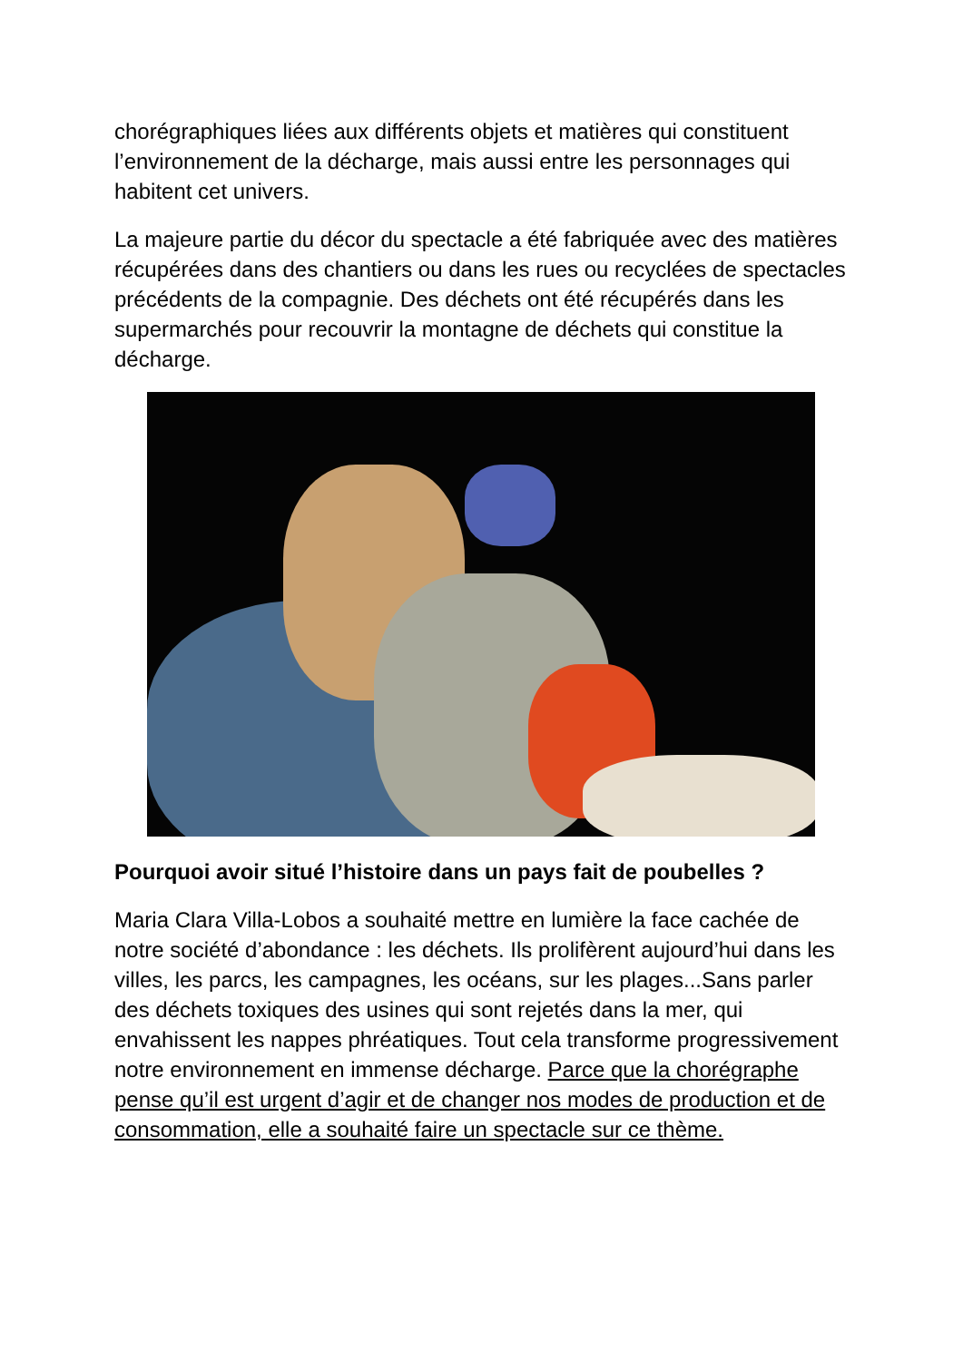chorégraphiques liées aux différents objets et matières qui constituent l’environnement de la décharge, mais aussi entre les personnages qui habitent cet univers.
La majeure partie du décor du spectacle a été fabriquée avec des matières récupérées dans des chantiers ou dans les rues ou recyclées de spectacles précédents de la compagnie. Des déchets ont été récupérés dans les supermarchés pour recouvrir la montagne de déchets qui constitue la décharge.
Pourquoi avoir situé l’histoire dans un pays fait de poubelles ?
Maria Clara Villa-Lobos a souhaité mettre en lumière la face cachée de notre société d’abondance : les déchets. Ils prolifèrent aujourd’hui dans les villes, les parcs, les campagnes, les océans, sur les plages...Sans parler des déchets toxiques des usines qui sont rejetés dans la mer, qui envahissent les nappes phréatiques. Tout cela transforme progressivement notre environnement en immense décharge. Parce que la chorégraphe pense qu’il est urgent d’agir et de changer nos modes de production et de consommation, elle a souhaité faire un spectacle sur ce thème.